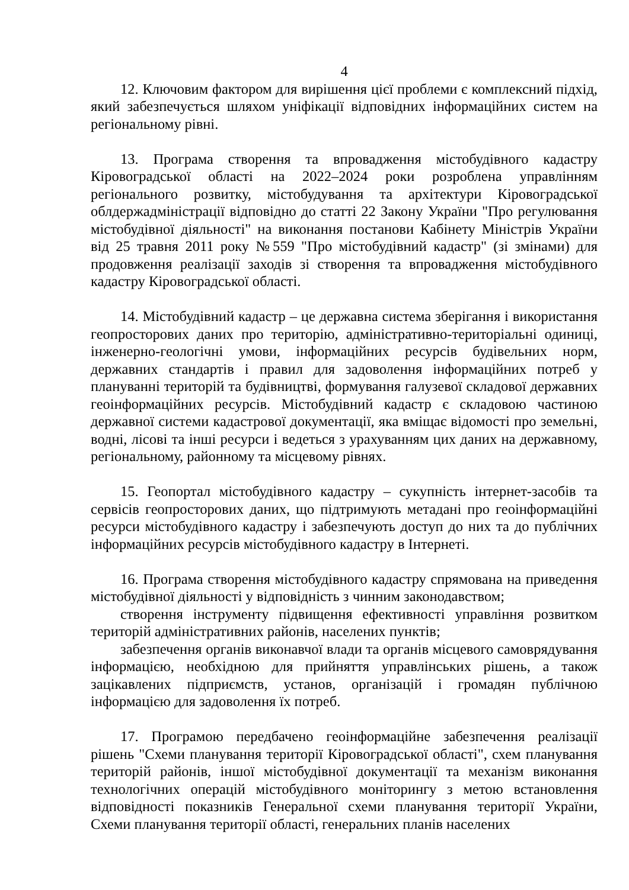4
12. Ключовим фактором для вирішення цієї проблеми є комплексний підхід, який забезпечується шляхом уніфікації відповідних інформаційних систем на регіональному рівні.
13. Програма створення та впровадження містобудівного кадастру Кіровоградської області на 2022–2024 роки розроблена управлінням регіонального розвитку, містобудування та архітектури Кіровоградської облдержадміністрації відповідно до статті 22 Закону України "Про регулювання містобудівної діяльності" на виконання постанови Кабінету Міністрів України від 25 травня 2011 року №559 "Про містобудівний кадастр" (зі змінами) для продовження реалізації заходів зі створення та впровадження містобудівного кадастру Кіровоградської області.
14. Містобудівний кадастр – це державна система зберігання і використання геопросторових даних про територію, адміністративно-територіальні одиниці, інженерно-геологічні умови, інформаційних ресурсів будівельних норм, державних стандартів і правил для задоволення інформаційних потреб у плануванні територій та будівництві, формування галузевої складової державних геоінформаційних ресурсів. Містобудівний кадастр є складовою частиною державної системи кадастрової документації, яка вміщає відомості про земельні, водні, лісові та інші ресурси і ведеться з урахуванням цих даних на державному, регіональному, районному та місцевому рівнях.
15. Геопортал містобудівного кадастру – сукупність інтернет-засобів та сервісів геопросторових даних, що підтримують метадані про геоінформаційні ресурси містобудівного кадастру і забезпечують доступ до них та до публічних інформаційних ресурсів містобудівного кадастру в Інтернеті.
16. Програма створення містобудівного кадастру спрямована на приведення містобудівної діяльності у відповідність з чинним законодавством;
створення інструменту підвищення ефективності управління розвитком територій адміністративних районів, населених пунктів;
забезпечення органів виконавчої влади та органів місцевого самоврядування інформацією, необхідною для прийняття управлінських рішень, а також зацікавлених підприємств, установ, організацій і громадян публічною інформацією для задоволення їх потреб.
17. Програмою передбачено геоінформаційне забезпечення реалізації рішень "Схеми планування території Кіровоградської області", схем планування територій районів, іншої містобудівної документації та механізм виконання технологічних операцій містобудівного моніторингу з метою встановлення відповідності показників Генеральної схеми планування території України, Схеми планування території області, генеральних планів населених